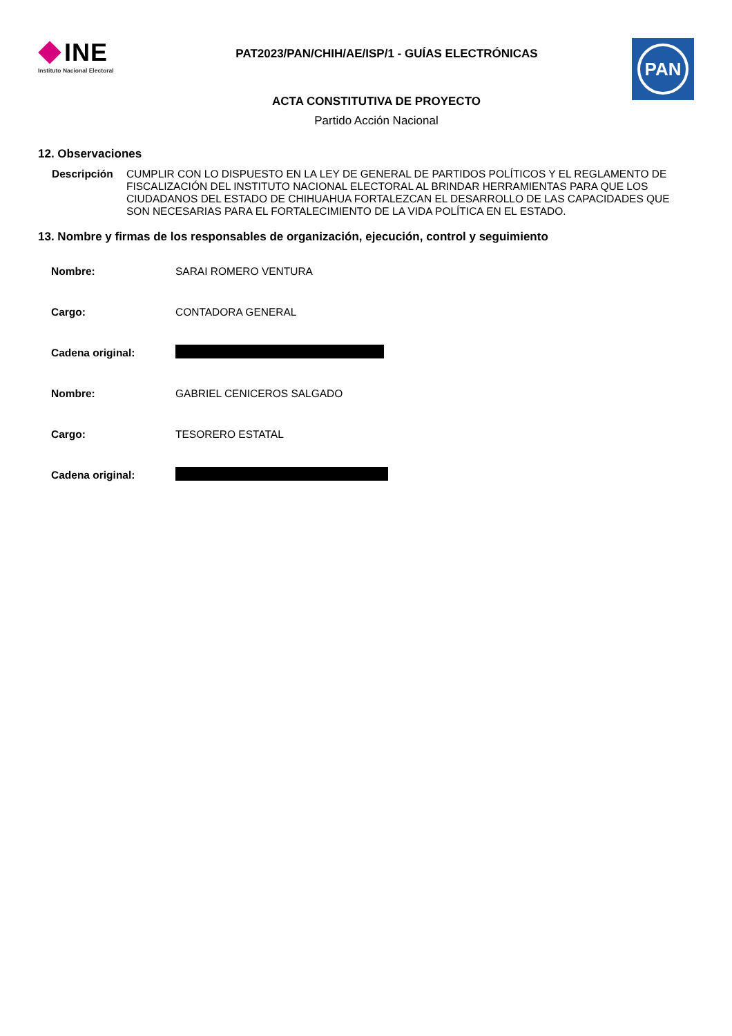INE
Instituto Nacional Electoral
PAT2023/PAN/CHIH/AE/ISP/1 - GUÍAS ELECTRÓNICAS
PAN
ACTA CONSTITUTIVA DE PROYECTO
Partido Acción Nacional
12. Observaciones
Descripción CUMPLIR CON LO DISPUESTO EN LA LEY DE GENERAL DE PARTIDOS POLÍTICOS Y EL REGLAMENTO DE FISCALIZACIÓN DEL INSTITUTO NACIONAL ELECTORAL AL BRINDAR HERRAMIENTAS PARA QUE LOS CIUDADANOS DEL ESTADO DE CHIHUAHUA FORTALEZCAN EL DESARROLLO DE LAS CAPACIDADES QUE SON NECESARIAS PARA EL FORTALECIMIENTO DE LA VIDA POLÍTICA EN EL ESTADO.
13. Nombre y firmas de los responsables de organización, ejecución, control y seguimiento
| Nombre: | SARAI ROMERO VENTURA |
| Cargo: | CONTADORA GENERAL |
| Cadena original: | |
| Nombre: | GABRIEL CENICEROS SALGADO |
| Cargo: | TESORERO ESTATAL |
| Cadena original: | |